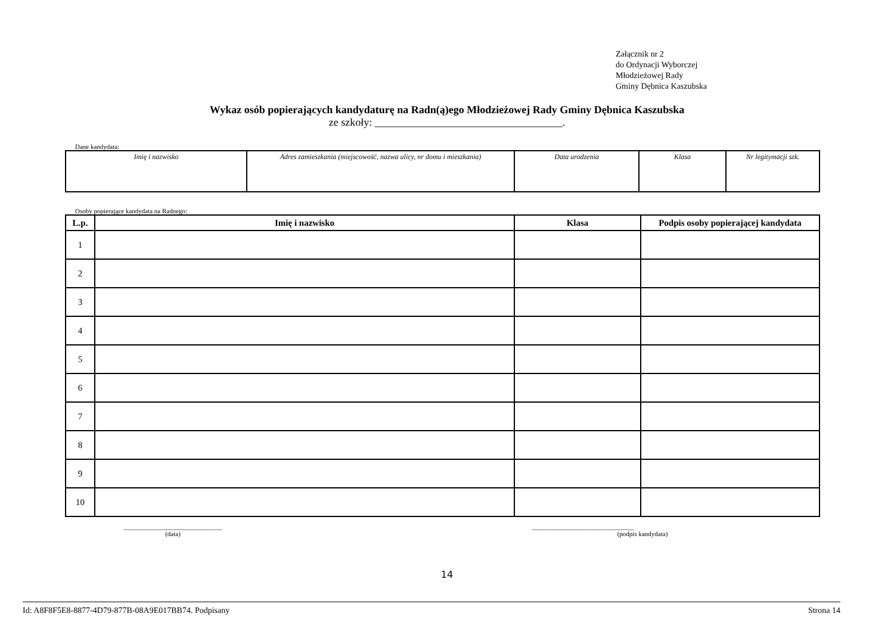Załącznik nr 2
do Ordynacji Wyborczej
Młodzieżowej Rady
Gminy Dębnica Kaszubska
Wykaz osób popierających kandydaturę na Radn(ą)ego Młodzieżowej Rady Gminy Dębnica Kaszubska
ze szkoły: ___________________________________.
Dane kandydata:
| Imię i nazwisko | Adres zamieszkania (miejscowość, nazwa ulicy, nr domu i mieszkania) | Data urodzenia | Klasa | Nr legitymacji szk. |
Osoby popierające kandydata na Radnego:
| L.p. | Imię i nazwisko | Klasa | Podpis osoby popierającej kandydata |
| --- | --- | --- | --- |
| 1 | | | |
| 2 | | | |
| 3 | | | |
| 4 | | | |
| 5 | | | |
| 6 | | | |
| 7 | | | |
| 8 | | | |
| 9 | | | |
| 10 | | | |
______________________________
(data)
_______________________________
(podpis kandydata)
14
Id: A8F8F5E8-8877-4D79-877B-08A9E017BB74. Podpisany Strona 14